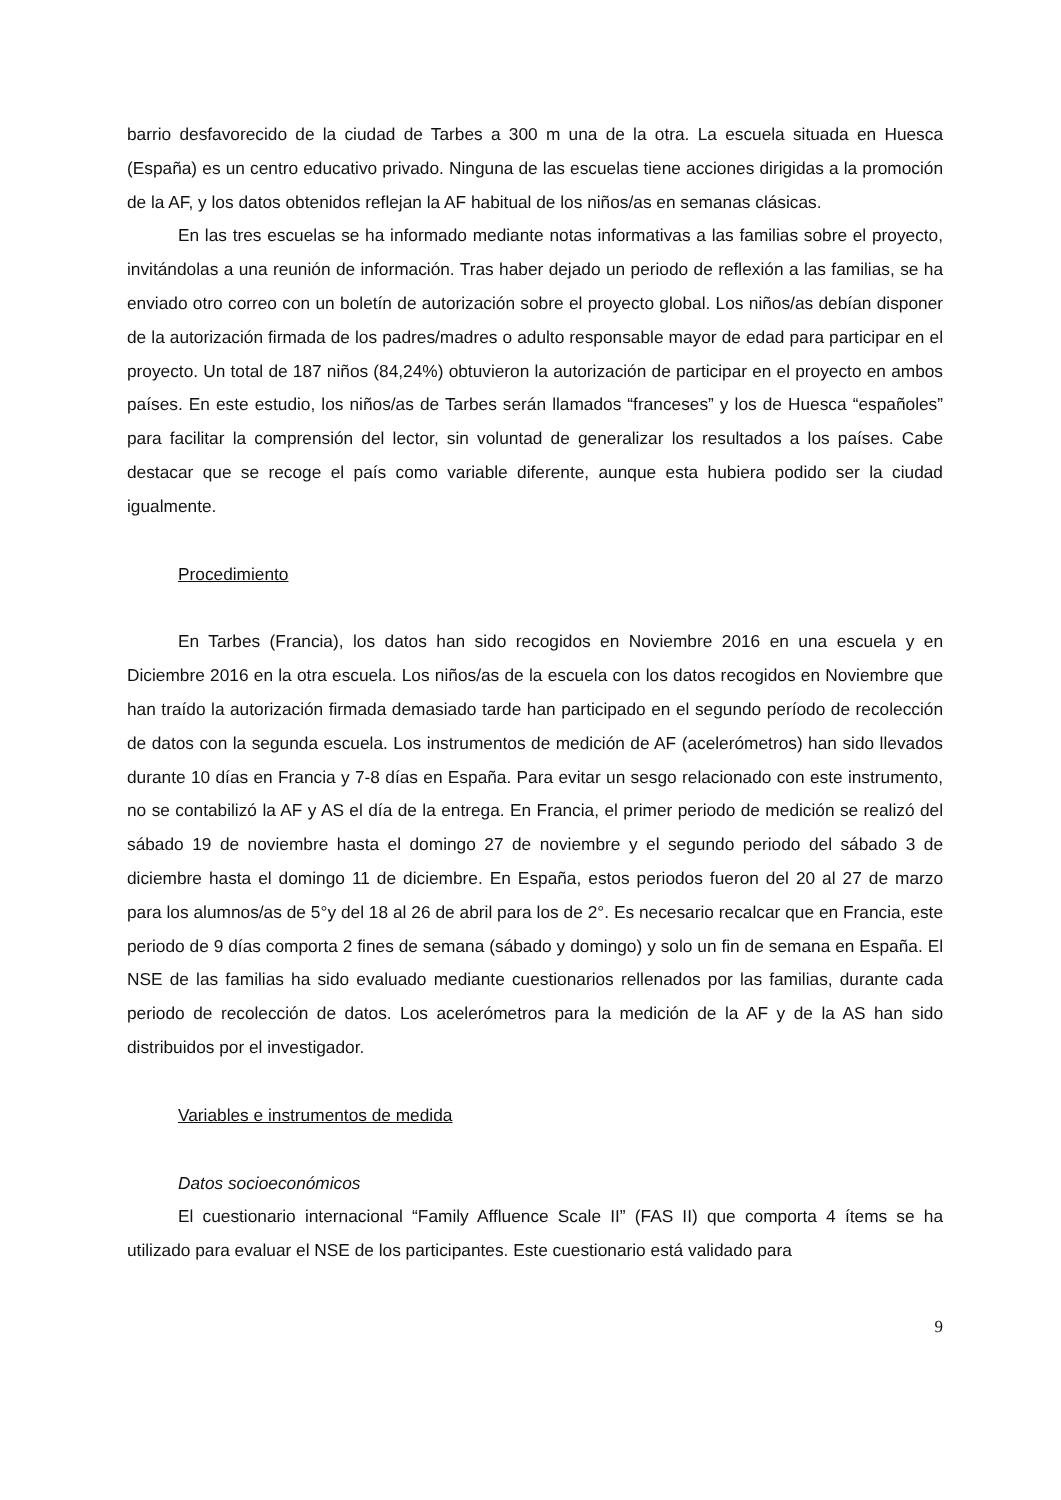barrio desfavorecido de la ciudad de Tarbes a 300 m una de la otra. La escuela situada en Huesca (España) es un centro educativo privado. Ninguna de las escuelas tiene acciones dirigidas a la promoción de la AF, y los datos obtenidos reflejan la AF habitual de los niños/as en semanas clásicas.
En las tres escuelas se ha informado mediante notas informativas a las familias sobre el proyecto, invitándolas a una reunión de información. Tras haber dejado un periodo de reflexión a las familias, se ha enviado otro correo con un boletín de autorización sobre el proyecto global. Los niños/as debían disponer de la autorización firmada de los padres/madres o adulto responsable mayor de edad para participar en el proyecto. Un total de 187 niños (84,24%) obtuvieron la autorización de participar en el proyecto en ambos países. En este estudio, los niños/as de Tarbes serán llamados “franceses” y los de Huesca “españoles” para facilitar la comprensión del lector, sin voluntad de generalizar los resultados a los países. Cabe destacar que se recoge el país como variable diferente, aunque esta hubiera podido ser la ciudad igualmente.
Procedimiento
En Tarbes (Francia), los datos han sido recogidos en Noviembre 2016 en una escuela y en Diciembre 2016 en la otra escuela. Los niños/as de la escuela con los datos recogidos en Noviembre que han traído la autorización firmada demasiado tarde han participado en el segundo período de recolección de datos con la segunda escuela. Los instrumentos de medición de AF (acelerómetros) han sido llevados durante 10 días en Francia y 7-8 días en España. Para evitar un sesgo relacionado con este instrumento, no se contabilizó la AF y AS el día de la entrega. En Francia, el primer periodo de medición se realizó del sábado 19 de noviembre hasta el domingo 27 de noviembre y el segundo periodo del sábado 3 de diciembre hasta el domingo 11 de diciembre. En España, estos periodos fueron del 20 al 27 de marzo para los alumnos/as de 5°y del 18 al 26 de abril para los de 2°. Es necesario recalcar que en Francia, este periodo de 9 días comporta 2 fines de semana (sábado y domingo) y solo un fin de semana en España. El NSE de las familias ha sido evaluado mediante cuestionarios rellenados por las familias, durante cada periodo de recolección de datos. Los acelerómetros para la medición de la AF y de la AS han sido distribuidos por el investigador.
Variables e instrumentos de medida
Datos socioeconómicos
El cuestionario internacional “Family Affluence Scale II” (FAS II) que comporta 4 ítems se ha utilizado para evaluar el NSE de los participantes. Este cuestionario está validado para
9